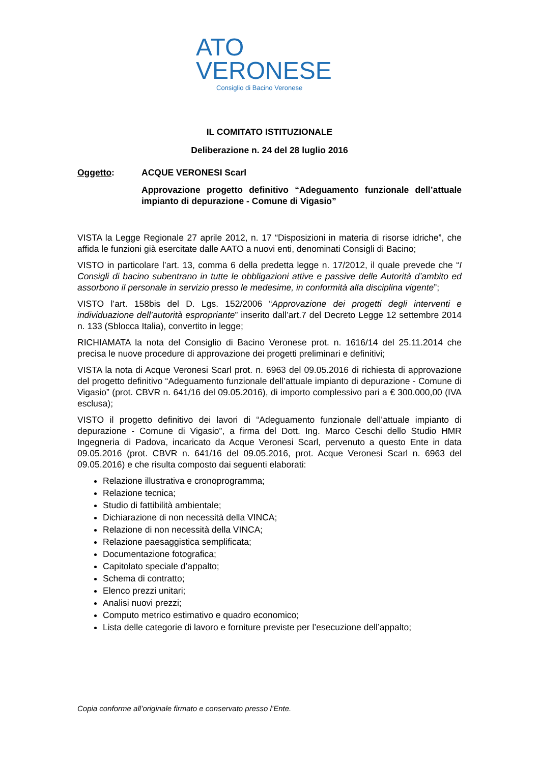ATO
VERONESE
Consiglio di Bacino Veronese
IL COMITATO ISTITUZIONALE
Deliberazione n. 24 del 28 luglio 2016
Oggetto: ACQUE VERONESI Scarl
Approvazione progetto definitivo “Adeguamento funzionale dell’attuale impianto di depurazione - Comune di Vigasio”
VISTA la Legge Regionale 27 aprile 2012, n. 17 “Disposizioni in materia di risorse idriche”, che affida le funzioni già esercitate dalle AATO a nuovi enti, denominati Consigli di Bacino;
VISTO in particolare l’art. 13, comma 6 della predetta legge n. 17/2012, il quale prevede che “I Consigli di bacino subentrano in tutte le obbligazioni attive e passive delle Autorità d’ambito ed assorbono il personale in servizio presso le medesime, in conformità alla disciplina vigente”;
VISTO l’art. 158bis del D. Lgs. 152/2006 “Approvazione dei progetti degli interventi e individuazione dell’autorità espropriante” inserito dall’art.7 del Decreto Legge 12 settembre 2014 n. 133 (Sblocca Italia), convertito in legge;
RICHIAMATA la nota del Consiglio di Bacino Veronese prot. n. 1616/14 del 25.11.2014 che precisa le nuove procedure di approvazione dei progetti preliminari e definitivi;
VISTA la nota di Acque Veronesi Scarl prot. n. 6963 del 09.05.2016 di richiesta di approvazione del progetto definitivo “Adeguamento funzionale dell’attuale impianto di depurazione - Comune di Vigasio” (prot. CBVR n. 641/16 del 09.05.2016), di importo complessivo pari a € 300.000,00 (IVA esclusa);
VISTO il progetto definitivo dei lavori di “Adeguamento funzionale dell’attuale impianto di depurazione - Comune di Vigasio”, a firma del Dott. Ing. Marco Ceschi dello Studio HMR Ingegneria di Padova, incaricato da Acque Veronesi Scarl, pervenuto a questo Ente in data 09.05.2016 (prot. CBVR n. 641/16 del 09.05.2016, prot. Acque Veronesi Scarl n. 6963 del 09.05.2016) e che risulta composto dai seguenti elaborati:
Relazione illustrativa e cronoprogramma;
Relazione tecnica;
Studio di fattibilità ambientale;
Dichiarazione di non necessità della VINCA;
Relazione di non necessità della VINCA;
Relazione paesaggistica semplificata;
Documentazione fotografica;
Capitolato speciale d’appalto;
Schema di contratto;
Elenco prezzi unitari;
Analisi nuovi prezzi;
Computo metrico estimativo e quadro economico;
Lista delle categorie di lavoro e forniture previste per l’esecuzione dell’appalto;
Copia conforme all’originale firmato e conservato presso l’Ente.